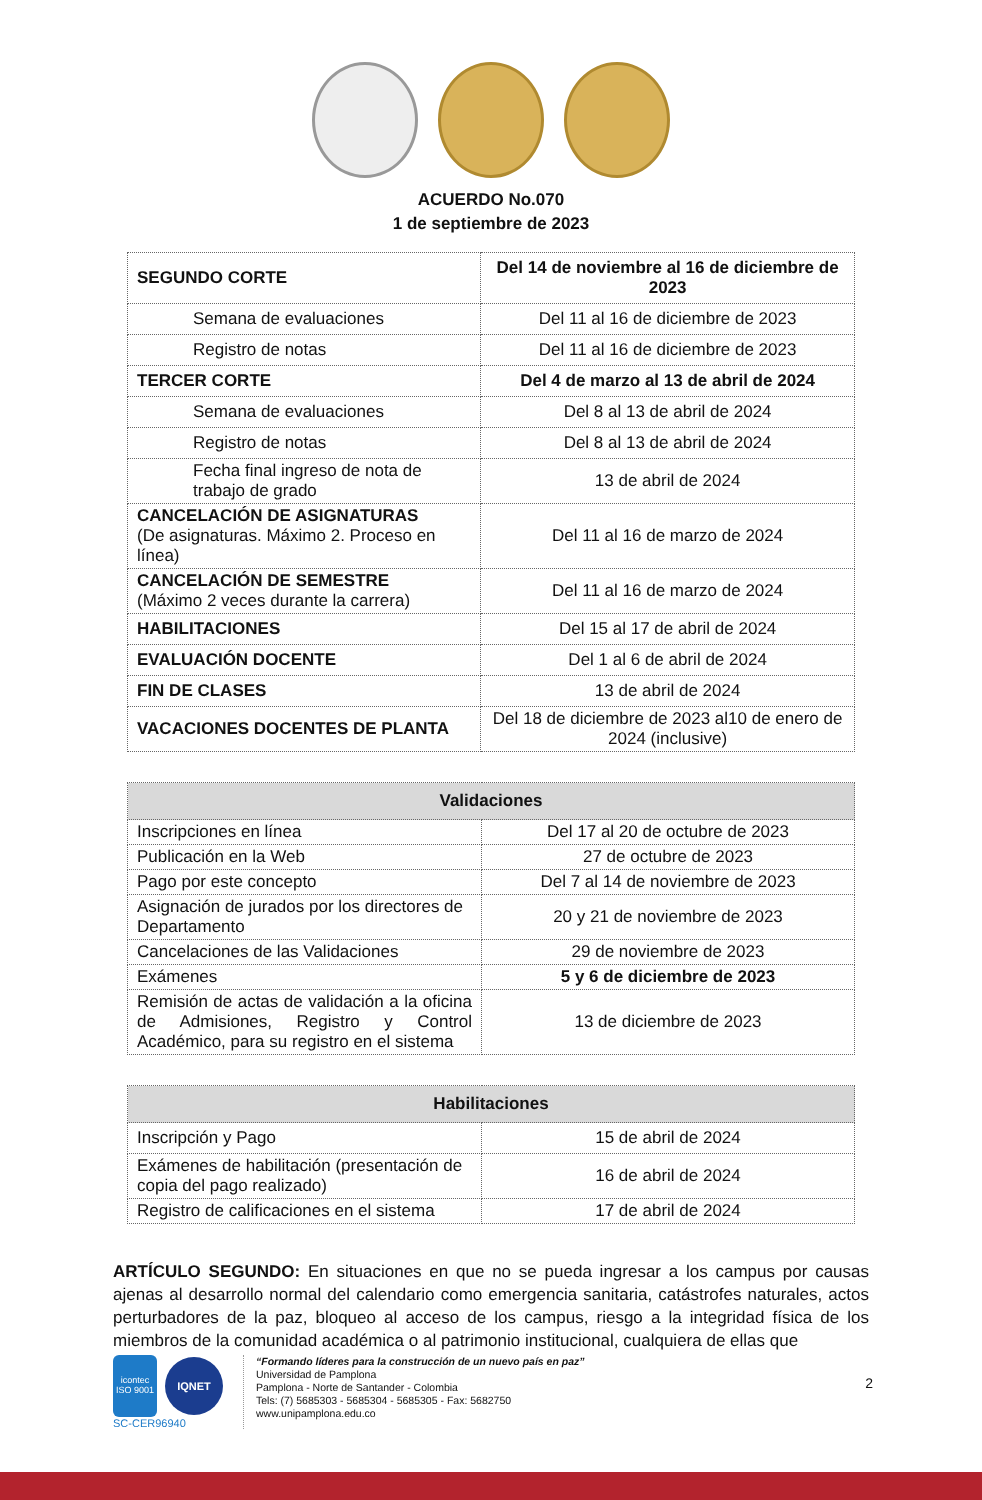ACUERDO No.070
1 de septiembre de 2023
| SEGUNDO CORTE | Del 14 de noviembre al 16 de diciembre de 2023 |
| Semana de evaluaciones | Del 11 al 16 de diciembre de 2023 |
| Registro de notas | Del 11 al 16 de diciembre de 2023 |
| TERCER CORTE | Del 4 de marzo al 13 de abril de 2024 |
| Semana de evaluaciones | Del 8 al 13 de abril de 2024 |
| Registro de notas | Del 8 al 13 de abril de 2024 |
| Fecha final ingreso de nota de trabajo de grado | 13 de abril de 2024 |
| CANCELACIÓN DE ASIGNATURAS (De asignaturas. Máximo 2. Proceso en línea) | Del 11 al 16 de marzo de 2024 |
| CANCELACIÓN DE SEMESTRE (Máximo 2 veces durante la carrera) | Del 11 al 16 de marzo de 2024 |
| HABILITACIONES | Del 15 al 17 de abril de 2024 |
| EVALUACIÓN DOCENTE | Del 1 al 6 de abril de 2024 |
| FIN DE CLASES | 13 de abril de 2024 |
| VACACIONES DOCENTES DE PLANTA | Del 18 de diciembre de 2023 al10 de enero de 2024 (inclusive) |
| Validaciones | |
| --- | --- |
| Inscripciones en línea | Del 17 al 20 de octubre de 2023 |
| Publicación en la Web | 27 de octubre de 2023 |
| Pago por este concepto | Del 7 al 14 de noviembre de 2023 |
| Asignación de jurados por los directores de Departamento | 20 y 21 de noviembre de 2023 |
| Cancelaciones de las Validaciones | 29 de noviembre de 2023 |
| Exámenes | 5 y 6 de diciembre de 2023 |
| Remisión de actas de validación a la oficina de Admisiones, Registro y Control Académico, para su registro en el sistema | 13 de diciembre de 2023 |
| Habilitaciones | |
| --- | --- |
| Inscripción y Pago | 15 de abril de 2024 |
| Exámenes de habilitación (presentación de copia del pago realizado) | 16 de abril de 2024 |
| Registro de calificaciones en el sistema | 17 de abril de 2024 |
ARTÍCULO SEGUNDO: En situaciones en que no se pueda ingresar a los campus por causas ajenas al desarrollo normal del calendario como emergencia sanitaria, catástrofes naturales, actos perturbadores de la paz, bloqueo al acceso de los campus, riesgo a la integridad física de los miembros de la comunidad académica o al patrimonio institucional, cualquiera de ellas que
icontec
ISO 9001
IQNET
SC-CER96940
“Formando líderes para la construcción de un nuevo país en paz”
Universidad de Pamplona
Pamplona - Norte de Santander - Colombia
Tels: (7) 5685303 - 5685304 - 5685305 - Fax: 5682750
www.unipamplona.edu.co
2